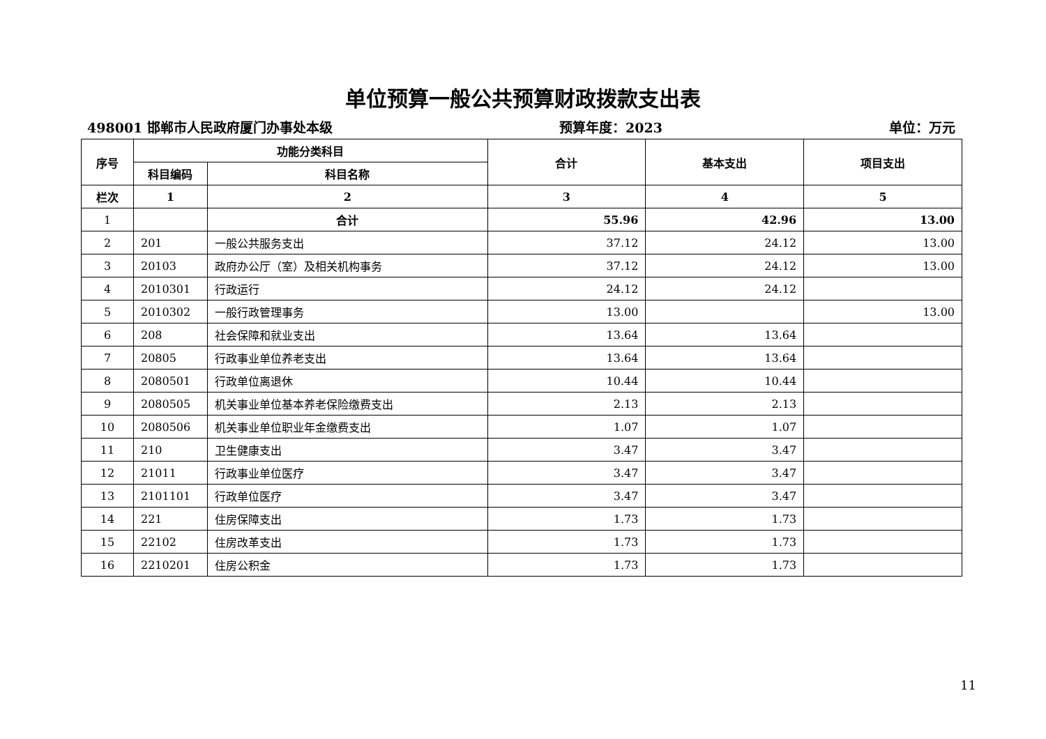单位预算一般公共预算财政拨款支出表
498001 邯郸市人民政府厦门办事处本级 预算年度：2023 单位：万元
| 序号 | 功能分类科目 | | 合计 | 基本支出 | 项目支出 |
| --- | --- | --- | --- | --- | --- |
| | 科目编码 | 科目名称 | | | |
| 栏次 | 1 | 2 | 3 | 4 | 5 |
| 1 | | 合计 | 55.96 | 42.96 | 13.00 |
| 2 | 201 | 一般公共服务支出 | 37.12 | 24.12 | 13.00 |
| 3 | 20103 | 政府办公厅（室）及相关机构事务 | 37.12 | 24.12 | 13.00 |
| 4 | 2010301 | 行政运行 | 24.12 | 24.12 | |
| 5 | 2010302 | 一般行政管理事务 | 13.00 | | 13.00 |
| 6 | 208 | 社会保障和就业支出 | 13.64 | 13.64 | |
| 7 | 20805 | 行政事业单位养老支出 | 13.64 | 13.64 | |
| 8 | 2080501 | 行政单位离退休 | 10.44 | 10.44 | |
| 9 | 2080505 | 机关事业单位基本养老保险缴费支出 | 2.13 | 2.13 | |
| 10 | 2080506 | 机关事业单位职业年金缴费支出 | 1.07 | 1.07 | |
| 11 | 210 | 卫生健康支出 | 3.47 | 3.47 | |
| 12 | 21011 | 行政事业单位医疗 | 3.47 | 3.47 | |
| 13 | 2101101 | 行政单位医疗 | 3.47 | 3.47 | |
| 14 | 221 | 住房保障支出 | 1.73 | 1.73 | |
| 15 | 22102 | 住房改革支出 | 1.73 | 1.73 | |
| 16 | 2210201 | 住房公积金 | 1.73 | 1.73 | |
11